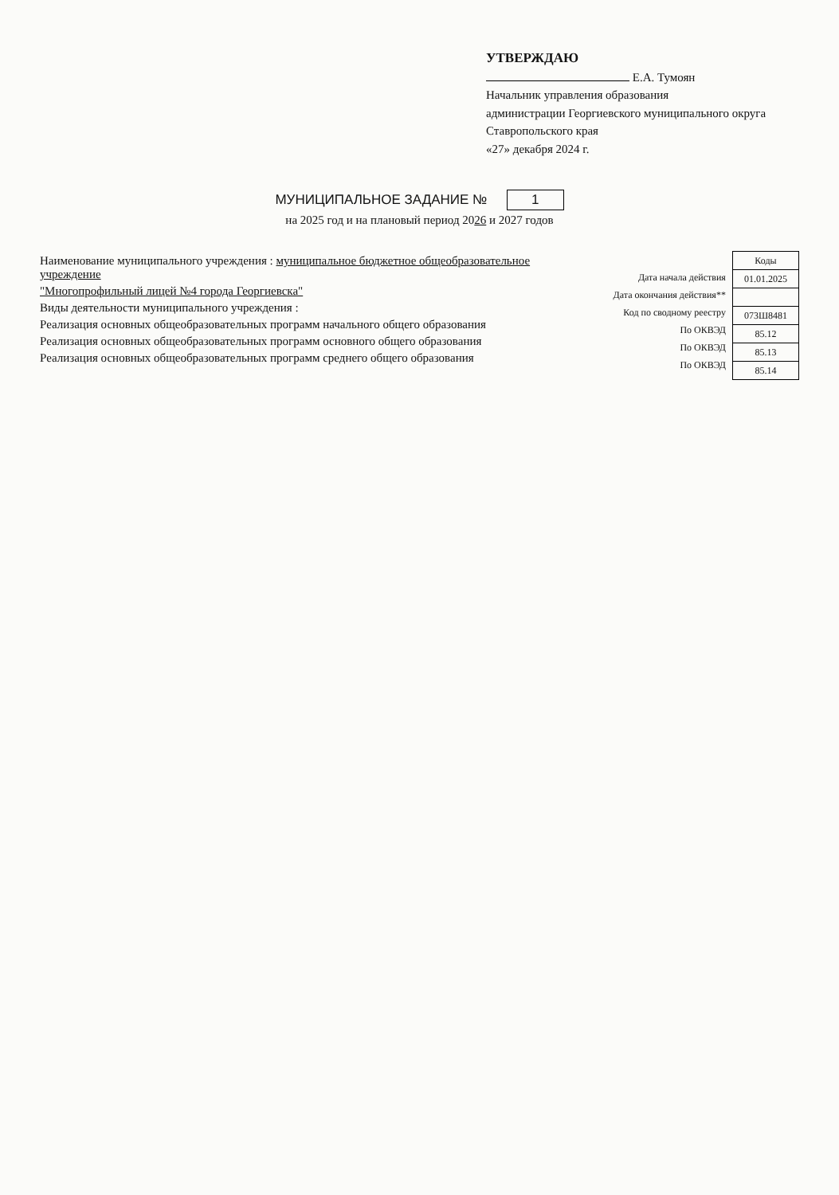УТВЕРЖДАЮ
Е.А. Тумоян
Начальник управления образования
администрации Георгиевского муниципального округа
Ставропольского края
«27» декабря 2024 г.
МУНИЦИПАЛЬНОЕ ЗАДАНИЕ № 1
на 2025 год и на плановый период 2026 и 2027 годов
Наименование муниципального учреждения : муниципальное бюджетное общеобразовательное учреждение
"Многопрофильный лицей №4 города Георгиевска"
Виды деятельности муниципального учреждения :
Реализация основных общеобразовательных программ начального общего образования
Реализация основных общеобразовательных программ основного общего образования
Реализация основных общеобразовательных программ среднего общего образования
| Дата начала действия |
| Дата окончания действия** |
| Код по сводному реестру |
| По ОКВЭД |
| По ОКВЭД |
| По ОКВЭД |
| Коды |
| 01.01.2025 |
| 073Ш8481 |
| 85.12 |
| 85.13 |
| 85.14 |